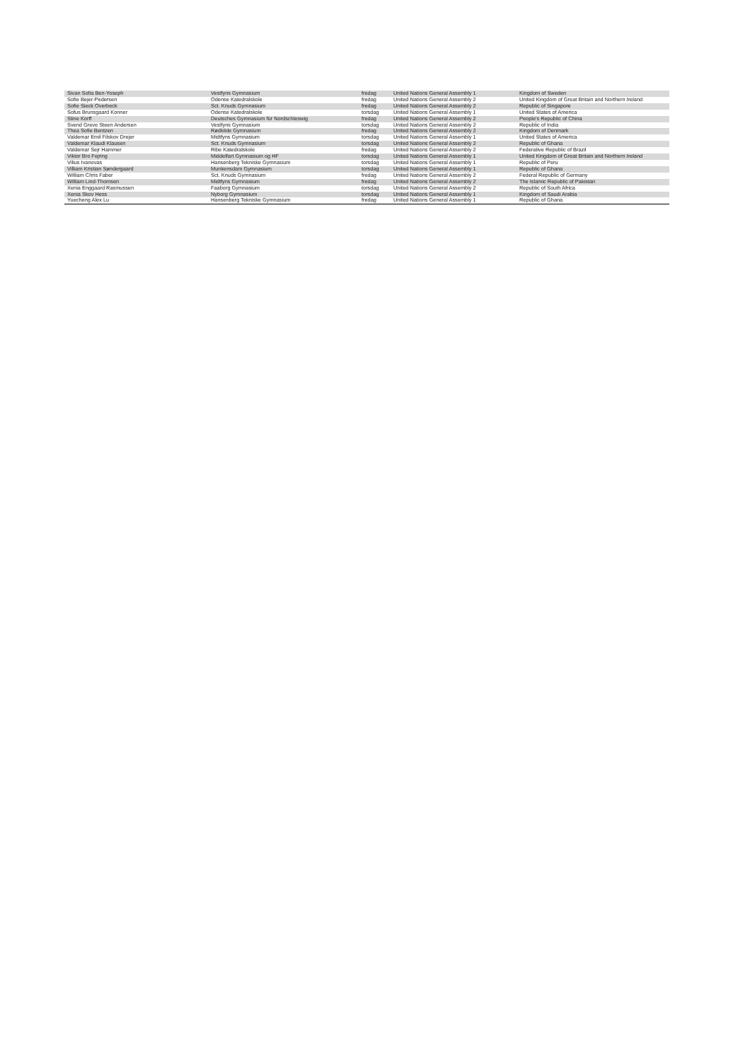| Sivan Sofia Ben-Yoseph | Vestfyns Gymnasium | fredag | United Nations General Assembly 1 | Kingdom of Sweden |
| Sofie Bejer-Pedersen | Odense Katedralskole | fredag | United Nations General Assembly 2 | United Kingdom of Great Britain and Northern Ireland |
| Sofie Sieck Overbeck | Sct. Knuds Gymnasium | fredag | United Nations General Assembly 2 | Republic of Singapore |
| Sofus Brunsgaard Konner | Odense Katedralskole | torsdag | United Nations General Assembly 1 | United States of America |
| Stine Korff | Deutsches Gymnasium für Nordschleswig | fredag | United Nations General Assembly 2 | People's Republic of China |
| Svend Greve Steen Andersen | Vestfyns Gymnasium | torsdag | United Nations General Assembly 2 | Republic of India |
| Thea Sofie Bentzen | Rødkilde Gymnasium | fredag | United Nations General Assembly 2 | Kingdom of Denmark |
| Valdemar Emil Filskov Drejer | Midtfyns Gymnasium | torsdag | United Nations General Assembly 1 | United States of America |
| Valdemar Klaudi Klausen | Sct. Knuds Gymnasium | torsdag | United Nations General Assembly 2 | Republic of Ghana |
| Valdemar Sejr Hammer | Ribe Katedralskole | fredag | United Nations General Assembly 2 | Federative Republic of Brazil |
| Viktor Bro Fejring | Middelfart Gymnasium og HF | torsdag | United Nations General Assembly 1 | United Kingdom of Great Britain and Northern Ireland |
| Vilius Ivanovas | Hansenberg Tekniske Gymnasium | torsdag | United Nations General Assembly 1 | Republic of Peru |
| Villiam Kristian Søndergaard | Munkensdam Gymnasium | torsdag | United Nations General Assembly 1 | Republic of Ghana |
| William Chris Faber | Sct. Knuds Gymnasium | fredag | United Nations General Assembly 2 | Federal Republic of Germany |
| William Lind-Thomsen | Midtfyns Gymnasium | fredag | United Nations General Assembly 2 | The Islamic Republic of Pakistan |
| Xenia Enggaard Rasmussen | Faaborg Gymnasium | torsdag | United Nations General Assembly 2 | Republic of South Africa |
| Xenia Skov Hess | Nyborg Gymnasium | torsdag | United Nations General Assembly 1 | Kingdom of Saudi Arabia |
| Yuecheng Alex Lu | Hansenberg Tekniske Gymnasium | fredag | United Nations General Assembly 1 | Republic of Ghana |